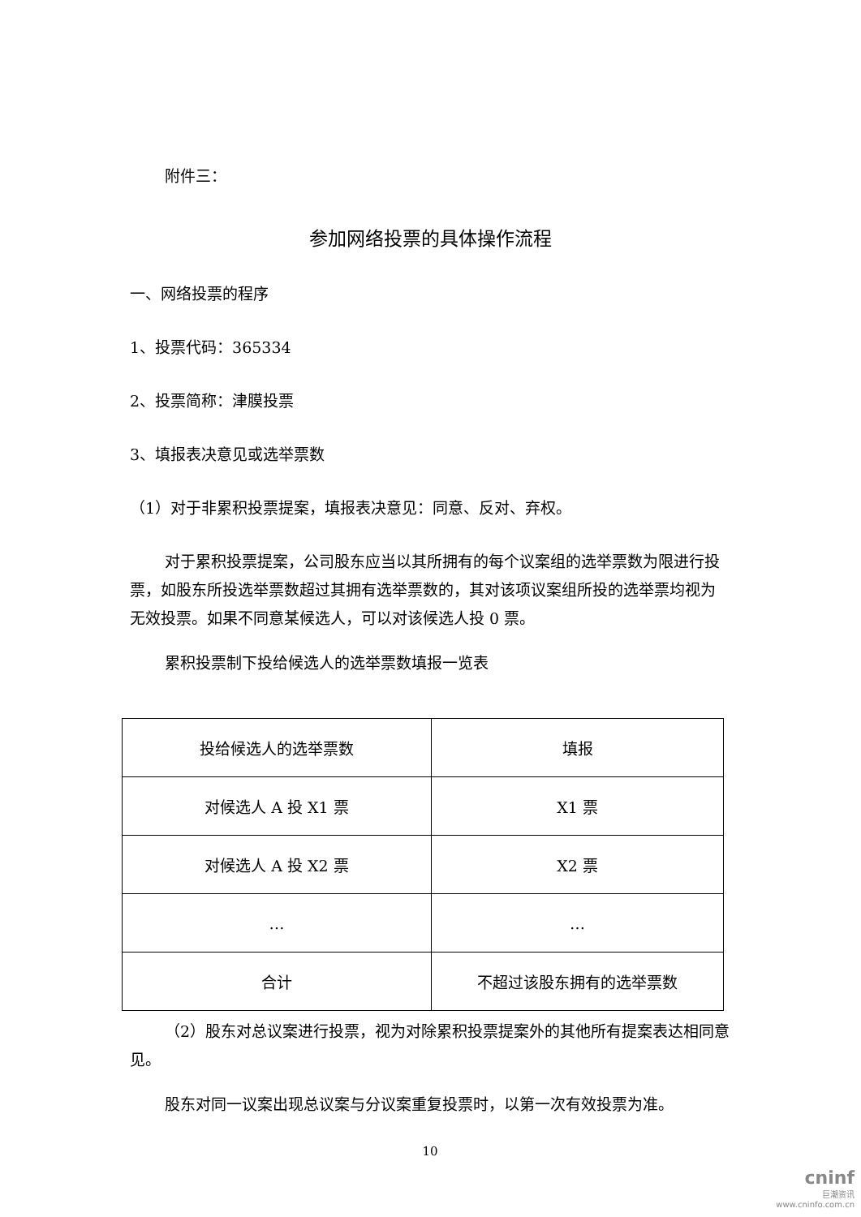附件三：
参加网络投票的具体操作流程
一、网络投票的程序
1、投票代码：365334
2、投票简称：津膜投票
3、填报表决意见或选举票数
（1）对于非累积投票提案，填报表决意见：同意、反对、弃权。
对于累积投票提案，公司股东应当以其所拥有的每个议案组的选举票数为限进行投票，如股东所投选举票数超过其拥有选举票数的，其对该项议案组所投的选举票均视为无效投票。如果不同意某候选人，可以对该候选人投 0 票。
累积投票制下投给候选人的选举票数填报一览表
| 投给候选人的选举票数 | 填报 |
| 对候选人 A 投 X1 票 | X1 票 |
| 对候选人 A 投 X2 票 | X2 票 |
| … | … |
| 合计 | 不超过该股东拥有的选举票数 |
（2）股东对总议案进行投票，视为对除累积投票提案外的其他所有提案表达相同意见。
股东对同一议案出现总议案与分议案重复投票时，以第一次有效投票为准。
10
cninf
巨潮资讯
www.cninfo.com.cn